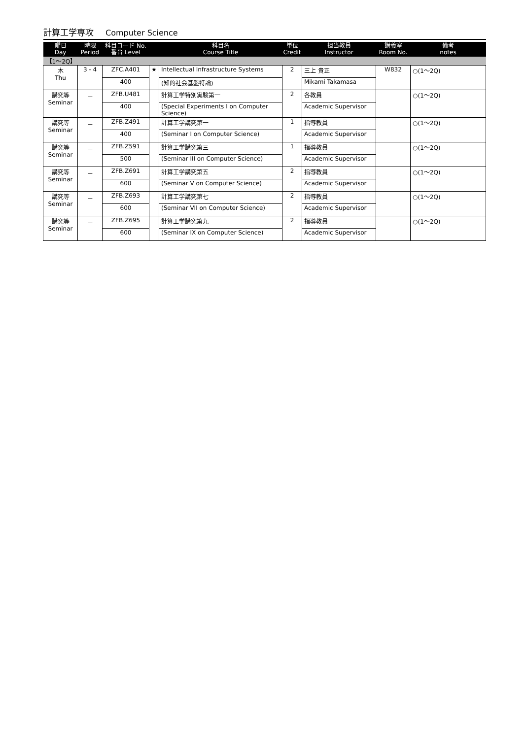計算工学専攻 Computer Science
| 曜日 Day | 時限 Period | 科目コード No. 番台 Level | | 科目名 Course Title | 単位 Credit | 担当教員 Instructor | 講義室 Room No. | 備考 notes |
| --- | --- | --- | --- | --- | --- | --- | --- | --- |
| 【1～2Q】 | | | | | | | | |
| 木 Thu | 3 - 4 | ZFC.A401 | ★ | Intellectual Infrastructure Systems | 2 | 三上 貴正 | W832 | ○(1～2Q) |
| | | 400 | | (知的社会基盤特論) | | Mikami Takamasa | | |
| 講究等 Seminar | － | ZFB.U481 | | 計算工学特別実験第一 | 2 | 各教員 | | ○(1～2Q) |
| | | 400 | | (Special Experiments I on Computer Science) | | Academic Supervisor | | |
| 講究等 Seminar | － | ZFB.Z491 | | 計算工学講究第一 | 1 | 指導教員 | | ○(1～2Q) |
| | | 400 | | (Seminar I on Computer Science) | | Academic Supervisor | | |
| 講究等 Seminar | － | ZFB.Z591 | | 計算工学講究第三 | 1 | 指導教員 | | ○(1～2Q) |
| | | 500 | | (Seminar III on Computer Science) | | Academic Supervisor | | |
| 講究等 Seminar | － | ZFB.Z691 | | 計算工学講究第五 | 2 | 指導教員 | | ○(1～2Q) |
| | | 600 | | (Seminar V on Computer Science) | | Academic Supervisor | | |
| 講究等 Seminar | － | ZFB.Z693 | | 計算工学講究第七 | 2 | 指導教員 | | ○(1～2Q) |
| | | 600 | | (Seminar VII on Computer Science) | | Academic Supervisor | | |
| 講究等 Seminar | － | ZFB.Z695 | | 計算工学講究第九 | 2 | 指導教員 | | ○(1～2Q) |
| | | 600 | | (Seminar IX on Computer Science) | | Academic Supervisor | | |